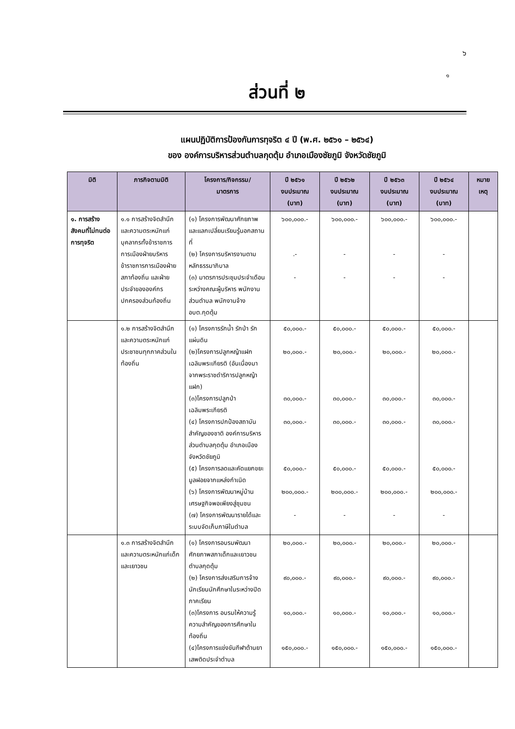๖
๑
ส่วนที่ ๒
แผนปฏิบัติการป้องกันการทุจริต ๔ ปี (พ.ศ. ๒๕๖๑ – ๒๕๖๔)
ของ องค์การบริหารส่วนตำบลกุดตุ้ม อำเภอเมืองชัยภูมิ จังหวัดชัยภูมิ
| มิติ | ภารกิจตามมิติ | โครงการ/กิจกรรม/ มาตรการ | ปี ๒๕๖๑ งบประมาณ (บาท) | ปี ๒๕๖๒ งบประมาณ (บาท) | ปี ๒๕๖๓ งบประมาณ (บาท) | ปี ๒๕๖๔ งบประมาณ (บาท) | หมาย เหตุ |
| --- | --- | --- | --- | --- | --- | --- | --- |
| ๑. การสร้างสังคมที่ไม่ทนต่อการทุจริต | ๑.๑ การสร้างจิตสำนึกและความตระหนักแก่บุคลากรทั้งข้าราชการการเมืองฝ่ายบริหาร ข้าราชการการเมืองฝ่ายสภาท้องถิ่น และฝ่ายประจำขององค์กรปกครองส่วนท้องถิ่น | (๑) โครงการพัฒนาศักยภาพและแลกเปลี่ยนเรียนรู้นอกสถานที่ (๒) โครงการบริหารงานตามหลักธรรมาภิบาล (๓) มาตรการประชุมประจำเดือนระหว่างคณะผู้บริหาร พนักงานส่วนตำบล พนักงานจ้าง อบต.กุดตุ้ม | ๖๐๐,๐๐๐.- .- - | ๖๐๐,๐๐๐.- - - | ๖๐๐,๐๐๐.- - - | ๖๐๐,๐๐๐.- - - | |
| | ๑.๒ การสร้างจิตสำนึกและความตระหนักแก่ประชาชนทุกภาคส่วนในท้องถิ่น | (๑) โครงการรักน้ำ รักป่า รักแผ่นดิน (๒)โครงการปลูกหญ้าแฝกเฉลิมพระเกียรติ (อันเนื่องมาจากพระราชดำริการปลูกหญ้าแฝก) (๓)โครงการปลูกป่าเฉลิมพระเกียรติ (๔) โครงการปกป้องสถาบันสำคัญของชาติ องค์การบริหารส่วนตำบลกุดตุ้ม อำเภอเมือง จังหวัดชัยภูมิ (๕) โครงการลดและคัดแยกขยะมูลฝอยจากแหล่งกำเนิด (๖) โครงการพัฒนาหมู่บ้านเศรษฐกิจพอเพียงสู่ชุมชน (๗) โครงการพัฒนารายได้และระบบจัดเก็บภาษีในตำบล | ๕๐,๐๐๐.- ๒๐,๐๐๐.- ๓๐,๐๐๐.- ๓๐,๐๐๐.- ๕๐,๐๐๐.- ๒๐๐,๐๐๐.- - | ๕๐,๐๐๐.- ๒๐,๐๐๐.- ๓๐,๐๐๐.- ๓๐,๐๐๐.- ๕๐,๐๐๐.- ๒๐๐,๐๐๐.- - | ๕๐,๐๐๐.- ๒๐,๐๐๐.- ๓๐,๐๐๐.- ๓๐,๐๐๐.- ๕๐,๐๐๐.- ๒๐๐,๐๐๐.- - | ๕๐,๐๐๐.- ๒๐,๐๐๐.- ๓๐,๐๐๐.- ๓๐,๐๐๐.- ๕๐,๐๐๐.- ๒๐๐,๐๐๐.- - | |
| | ๑.๓ การสร้างจิตสำนึกและความตระหนักแก่เด็กและเยาวชน | (๑) โครงการอบรมพัฒนาศักยภาพสภาเด็กและเยาวชน ตำบลกุดตุ้ม (๒) โครงการส่งเสริมการจ้างนักเรียนนักศึกษาในระหว่างปิดภาคเรียน (๓)โครงการ อบรมให้ความรู้ความสำคัญของการศึกษาในท้องถิ่น (๔)โครงการแข่งขันกีฬาต้านยาเสพติดประจำตำบล | ๒๐,๐๐๐.- ๙๐,๐๐๐.- ๑๐,๐๐๐.- ๑๕๐,๐๐๐.- | ๒๐,๐๐๐.- ๙๐,๐๐๐.- ๑๐,๐๐๐.- ๑๕๐,๐๐๐.- | ๒๐,๐๐๐.- ๙๐,๐๐๐.- ๑๐,๐๐๐.- ๑๕๐,๐๐๐.- | ๒๐,๐๐๐.- ๙๐,๐๐๐.- ๑๐,๐๐๐.- ๑๕๐,๐๐๐.- | |